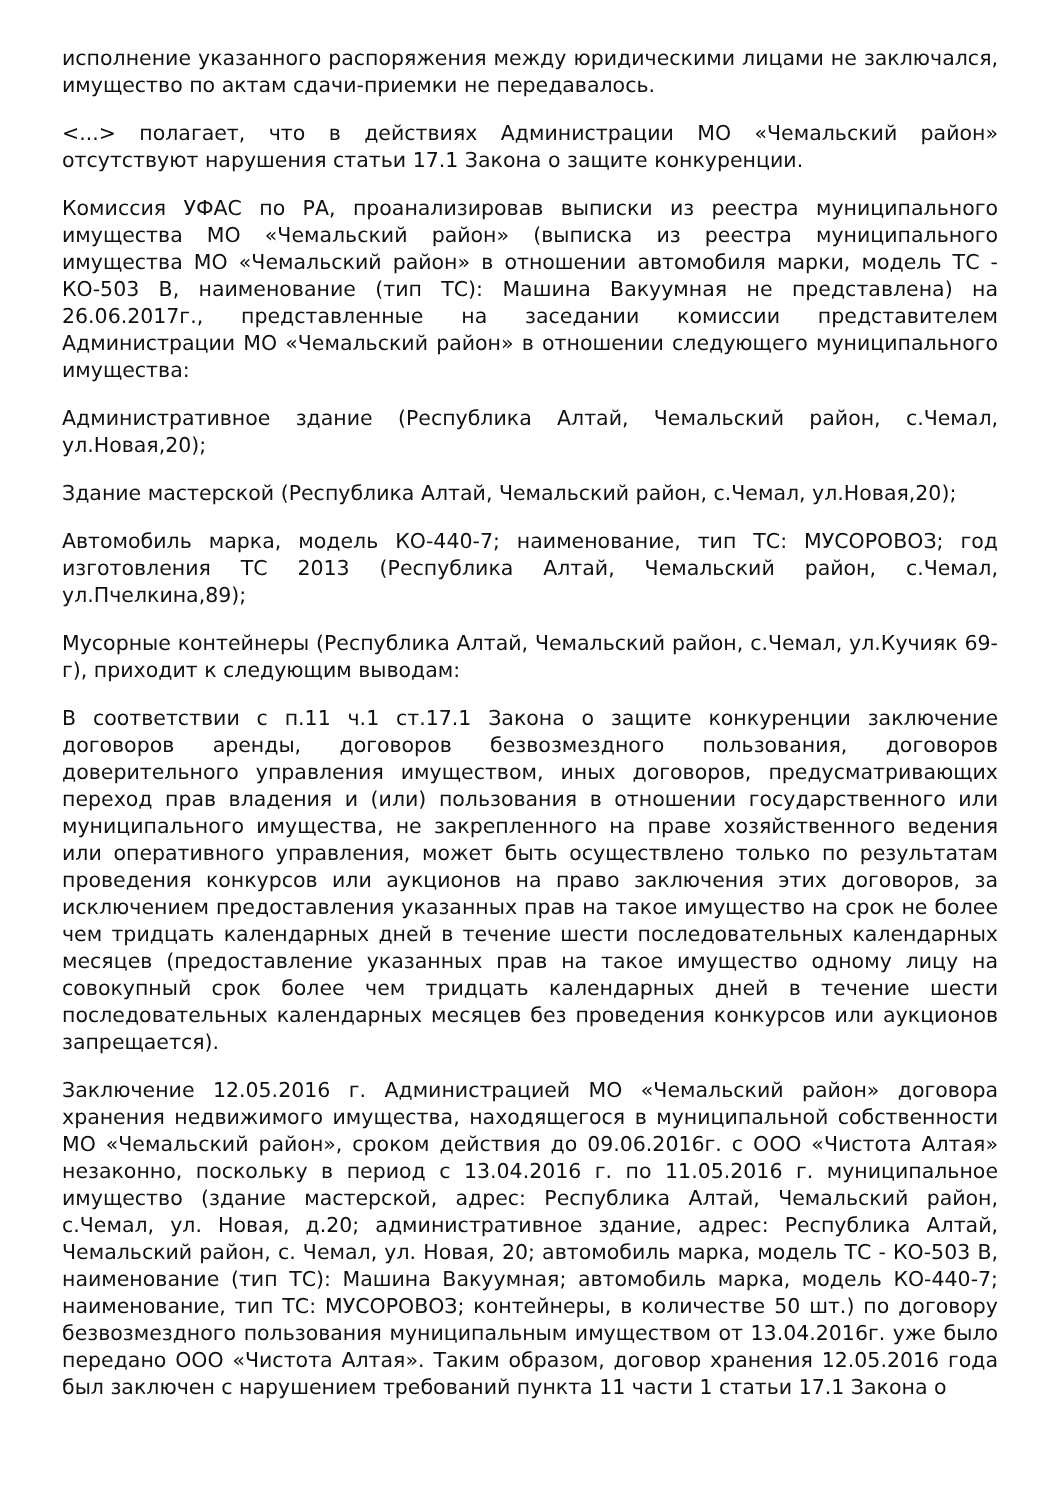исполнение указанного распоряжения между юридическими лицами не заключался, имущество по актам сдачи-приемки не передавалось.
<...> полагает, что в действиях Администрации МО «Чемальский район» отсутствуют нарушения статьи 17.1 Закона о защите конкуренции.
Комиссия УФАС по РА, проанализировав выписки из реестра муниципального имущества МО «Чемальский район» (выписка из реестра муниципального имущества МО «Чемальский район» в отношении автомобиля марки, модель ТС - КО-503 В, наименование (тип ТС): Машина Вакуумная не представлена) на 26.06.2017г., представленные на заседании комиссии представителем Администрации МО «Чемальский район» в отношении следующего муниципального имущества:
Административное здание (Республика Алтай, Чемальский район, с.Чемал, ул.Новая,20);
Здание мастерской (Республика Алтай, Чемальский район, с.Чемал, ул.Новая,20);
Автомобиль марка, модель КО-440-7; наименование, тип ТС: МУСОРОВОЗ; год изготовления ТС 2013 (Республика Алтай, Чемальский район, с.Чемал, ул.Пчелкина,89);
Мусорные контейнеры (Республика Алтай, Чемальский район, с.Чемал, ул.Кучияк 69-г), приходит к следующим выводам:
В соответствии с п.11 ч.1 ст.17.1 Закона о защите конкуренции заключение договоров аренды, договоров безвозмездного пользования, договоров доверительного управления имуществом, иных договоров, предусматривающих переход прав владения и (или) пользования в отношении государственного или муниципального имущества, не закрепленного на праве хозяйственного ведения или оперативного управления, может быть осуществлено только по результатам проведения конкурсов или аукционов на право заключения этих договоров, за исключением предоставления указанных прав на такое имущество на срок не более чем тридцать календарных дней в течение шести последовательных календарных месяцев (предоставление указанных прав на такое имущество одному лицу на совокупный срок более чем тридцать календарных дней в течение шести последовательных календарных месяцев без проведения конкурсов или аукционов запрещается).
Заключение 12.05.2016 г. Администрацией МО «Чемальский район» договора хранения недвижимого имущества, находящегося в муниципальной собственности МО «Чемальский район», сроком действия до 09.06.2016г. с ООО «Чистота Алтая» незаконно, поскольку в период с 13.04.2016 г. по 11.05.2016 г. муниципальное имущество (здание мастерской, адрес: Республика Алтай, Чемальский район, с.Чемал, ул. Новая, д.20; административное здание, адрес: Республика Алтай, Чемальский район, с. Чемал, ул. Новая, 20; автомобиль марка, модель ТС - КО-503 В, наименование (тип ТС): Машина Вакуумная; автомобиль марка, модель КО-440-7; наименование, тип ТС: МУСОРОВОЗ; контейнеры, в количестве 50 шт.) по договору безвозмездного пользования муниципальным имуществом от 13.04.2016г. уже было передано ООО «Чистота Алтая». Таким образом, договор хранения 12.05.2016 года был заключен с нарушением требований пункта 11 части 1 статьи 17.1 Закона о